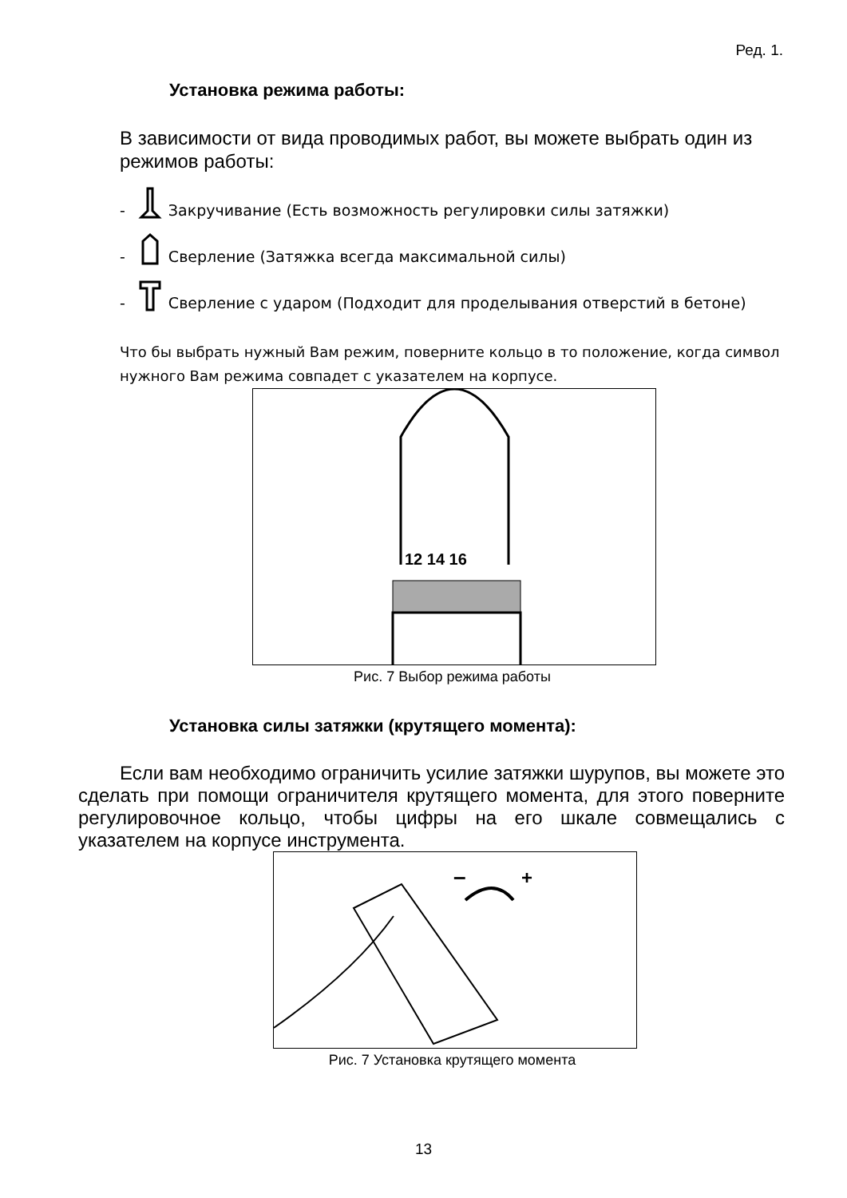Ред. 1.
Установка режима работы:
В зависимости от вида проводимых работ, вы можете выбрать один из режимов работы:
- Закручивание (Есть возможность регулировки силы затяжки)
- Сверление (Затяжка всегда максимальной силы)
- Сверление с ударом (Подходит для проделывания отверстий в бетоне)
Что бы выбрать нужный Вам режим, поверните кольцо в то положение, когда символ нужного Вам режима совпадет с указателем на корпусе.
12 14 16
Рис. 7 Выбор режима работы
Установка силы затяжки (крутящего момента):
Если вам необходимо ограничить усилие затяжки шурупов, вы можете это сделать при помощи ограничителя крутящего момента, для этого поверните регулировочное кольцо, чтобы цифры на его шкале совмещались с указателем на корпусе инструмента.
–
+
Рис. 7 Установка крутящего момента
13